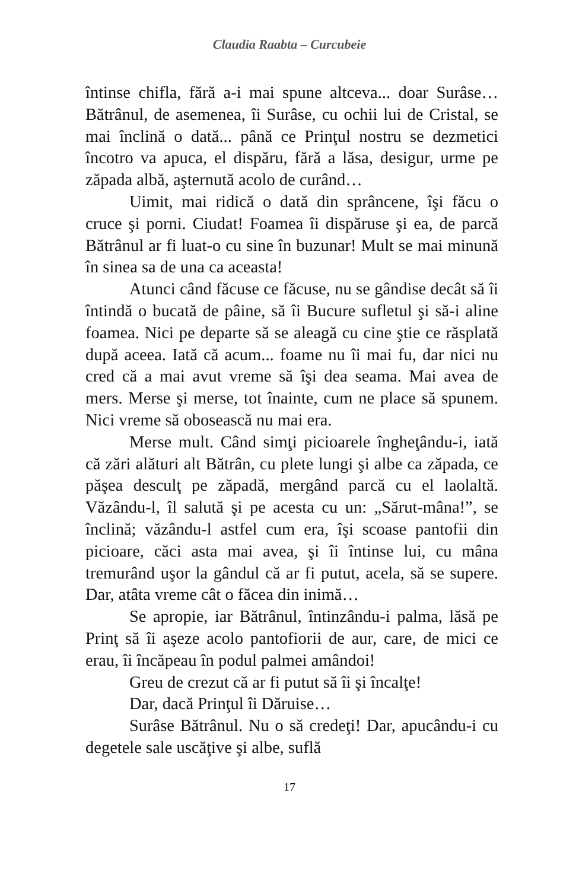Claudia Raabta – Curcubeie
întinse chifla, fără a-i mai spune altceva... doar Surâse… Bătrânul, de asemenea, îi Surâse, cu ochii lui de Cristal, se mai înclină o dată... până ce Prinţul nostru se dezmetici încotro va apuca, el dispăru, fără a lăsa, desigur, urme pe zăpada albă, aşternută acolo de curând…
Uimit, mai ridică o dată din sprâncene, îşi făcu o cruce şi porni. Ciudat! Foamea îi dispăruse şi ea, de parcă Bătrânul ar fi luat-o cu sine în buzunar! Mult se mai minună în sinea sa de una ca aceasta!
Atunci când făcuse ce făcuse, nu se gândise decât să îi întindă o bucată de pâine, să îi Bucure sufletul şi să-i aline foamea. Nici pe departe să se aleagă cu cine ştie ce răsplată după aceea. Iată că acum... foame nu îi mai fu, dar nici nu cred că a mai avut vreme să îşi dea seama. Mai avea de mers. Merse şi merse, tot înainte, cum ne place să spunem. Nici vreme să obosească nu mai era.
Merse mult. Când simţi picioarele îngheţându-i, iată că zări alături alt Bătrân, cu plete lungi şi albe ca zăpada, ce păşea desculţ pe zăpadă, mergând parcă cu el laolaltă. Văzându-l, îl salută şi pe acesta cu un: „Sărut-mâna!”, se înclină; văzându-l astfel cum era, îşi scoase pantofii din picioare, căci asta mai avea, şi îi întinse lui, cu mâna tremurând uşor la gândul că ar fi putut, acela, să se supere. Dar, atâta vreme cât o făcea din inimă…
Se apropie, iar Bătrânul, întinzându-i palma, lăsă pe Prinţ să îi aşeze acolo pantofiorii de aur, care, de mici ce erau, îi încăpeau în podul palmei amândoi!
Greu de crezut că ar fi putut să îi şi încalţe!
Dar, dacă Prinţul îi Dăruise…
Surâse Bătrânul. Nu o să credeţi! Dar, apucându-i cu degetele sale uscăţive şi albe, suflă
17